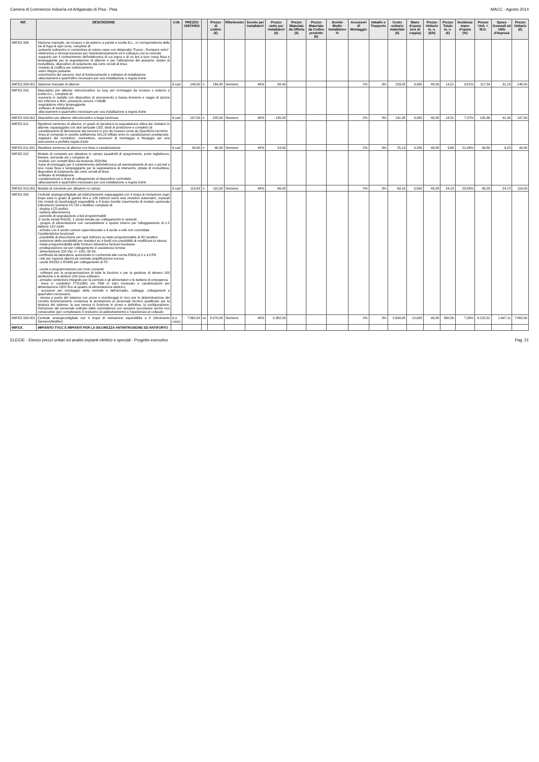Camera di Commercio Indusria ed Artigianato di Pisa - Pisa MACC - Agosto 2014
| RIF. | DESCRIZIONE | U.M. | PREZZO UNITARIO | | Prezzo di Listino (€) | Riferimento | Sconto per Installatori | Prezzo netto per Installatori (€) | Prezzo Materiale da Offerta (€) | Prezzo Materiale da Codice prodotto (€) | Sconto Medio Installatore % | Accessori di Montaggio | Imballo e Trasporto | Costo unitario materiale (€) | Mano d'opera (ore di coppia) | Prezzo Unitario m. o. (€/h) | Prezzo Totale m. o. (€) | Incidenza mano d'opera (%) | Prezzo Unit. + M.O. | Spese Generali ed Utile d'Impresa | Prezzo Unitario (€) |
| --- | --- | --- | --- | --- | --- | --- | --- | --- | --- | --- | --- | --- | --- | --- | --- | --- | --- | --- | --- | --- | --- |
| IMP.EZ.008 | Stazione manuale, da incasso o da esterno a parete a scelta D.L., in corrispondenza delle vie di fuga di ogni zona, completa di: -pulsante sottovetro in contenitore di colore rosso con didascalia "Fuoco - Rompere vetro" -elettronica a microprocessore per l'autoindirizzamento ed il colloquio con la centrale -supporto per il contenimento dell'elettronica di cui sopra e di un led a luce rossa fissa e lampeggiante per la segnalazione di allarme e per l'attivazione del pulsante, dotato di morsettiera, dispositivo di isolamento dai corto circuiti di linea -modulo di codifica per indirizzamento -vetro ritegno pulsante -inserimento del sensore, test di funzionamento e software di installazione -allacciamenti e quant'altro necessaro per una installazione a regola d'arte | | | | | | | | | | | | | | | | | | | | |
| IMP.EZ.008.001 | Stazione manuale di allarme | € cad | 148,00 | n | 164,00 | Siemens | 40% | 98,40 | | | | 2% | 3% | 103,02 | 0,300 | 48,38 | 14,51 | 9,81% | 117,54 | 31,15 | 148,00 |
| IMP.EZ.010 | Dispositivo per allarme ottico/acustico su loop per montaggio da incasso o esterno a scelta D.L., completa di: -suoneria in metallo con dispositivo di azonamento a bassa tensione e raggio di azione non inferiore a 40m, pressione sonora >=95dB -segnalatore ottico lampeggiante -software di installazione -allacciamenti e quant'altro necessaro per una installazione a regola d'arte | | | | | | | | | | | | | | | | | | | | |
| IMP.EZ.010.001 | Dispositivo per allarme ottico/acustico a targa luminosa | € cad | 197,00 | n | 225,00 | Siemens | 40% | 135,00 | | | | 2% | 3% | 141,35 | 0,300 | 48,38 | 14,51 | 7,37% | 155,86 | 41,30 | 197,00 |
| IMP.EZ.011 | Ripetitore luminoso di allarme, in grado di riprodurre la segnalazione ottica dei rivelatori in allarme; equipaggiato con due lampade LED, diodi di protezione e completo di: -canalizzazioni di derivazione dal sensore in pvc da incasso come da Specifiche tecniche -linea di comando in cavetto antifiamma 2x0,22 infilato entro le canalizzazioni predisposte -siglatura dei conduttori, morsettiere, accessori di montaggio e fissaggio per una esecuzione a perfetta regola d'arte | | | | | | | | | | | | | | | | | | | | |
| IMP.EZ.011.001 | Ripetitore luminoso di allarme con linea e canalizzazione | € cad | 44,00 | n | 40,00 | Siemens | 40% | 24,00 | | | | 2% | 3% | 25,13 | 0,200 | 48,38 | 9,68 | 21,99% | 34,80 | 9,22 | 44,00 |
| IMP.EZ.012 | Modulo di comando per attuatore in campo (quadretti di spegnimento, porte tagliafuoco, finestre, serrande etc.) completo di: -modulo con contatti liberi da tensione 250V/6A -base di montaggio per il contenimento dell'elettronica ed eventualmente di uno o più led a luce rossa fissa e lampeggiante per la segnalazione di intervento, dotata di morsettiera, dispositivo di isolamento dai corto circuiti di linea -software di installazione -canalizzazione e linee di collegamento al dispositivo controllato -allacciamenti e quant'altro necessaro per una installazione a regola d'arte | | | | | | | | | | | | | | | | | | | | |
| IMP.EZ.012.001 | Modulo di comando per attuatore in campo | € cad | 118,00 | n | 110,00 | Siemens | 40% | 66,00 | | | | 2% | 3% | 69,10 | 0,500 | 48,38 | 24,19 | 20,50% | 93,29 | 24,72 | 118,00 |
| IMP.EZ.020 | Centrale analogico/digitale ad indirizzamento equipaggiata con 4 loops di rivelazione (ogni loops sarà in grado di gestire fino a 128 indirizzi siano essi rivelatori automatici, manuali che moduli di input/output) espandibile a 8 loops tramite inserimento di modulo opzionale (riferimento Siemens FC724 o Notifier) completa di: - display LCD grafico - tastiera alfanumerica - pannello di segnalazione a led programmabili -2 uscite seriali RS232, 1 uscita seriale per collegamento in network - gruppo di alimentazione con caricabatterie e spazio interno per l'alloggiamento di n.2 batterie 12V-15Ah - scheda con 4 uscite comuni supervisionate e 4 uscite a relè non controllate Caratteristiche funzionali : - possibilità di descrizione per ogni indirizzo su testo programmabile di 80 caratteri - selezione della sensibilità per rivelatori su 4 livelli con possibilità di modificare la stessa - totale programmabilità delle funzioni attraverso funzioni booleane - predisposizione sw per collegamento in assistenza remota - alimentazione 220 Vac +/- 10%, 50 Hz. -certificata da laboratorio autorizzato in conformità alle norma EN54 pt.2 e 4 CPD - relè per ingressi allarmi da centrale amplificazione sonora - uscite RS232 e RS485 per collegamento al PC - uscite e programmazione per invio comandi - software per la programmazione di tutte le funzioni e per la gestione di almeno 100 periferiche e di almeno 100 zone software; - armadio contentore integrato per la centrale e gli alimentatori e le batterie di emergenza - linea in conduttori FTG10M1 e/o FM9 in tubo incassato e canalizzazioni per alimentazione 220V fino al quadro di alimentazione elettrico; - accessori per montaggio della centrale e dell'armadio, cablaggi, collegamenti e quant'altro necessario; - messa a punto del sistema con prove e monitoraggi in loco per la determinazione del corretto funzionamento compresa la prestazione di personale tecnico qualificato per la taratura del sistema, la sua messa in funzione in prova e definitiva, la configurazione, l'istruzione del personale indicato dalla committenza con sessioni successive anche non consecutive (per complessive 8 ore/uomo di addestramento) e l'assistenza al collaudo | | | | | | | | | | | | | | | | | | | | |
| IMP.EZ.020.001 | Centrale analogico/digitale con 4 loops di rivelazione espandibile a 8 (riferimento Siemens/Notifier) | € a corpo | 7.862,00 | ac | 8.970,00 | Siemens | 40% | 5.382,00 | | | | 2% | 3% | 5.634,95 | 12,000 | 48,38 | 580,56 | 7,38% | 6.215,51 | 1.647,11 | 7.862,00 |
| IMP.EX. | IMPIANTO TVCC E IMPIANTI PER LA SICUREZZA ANTINTRUSIONE ED ANTIFURTO | | | | | | | | | | | | | | | | | | | | |
ELE/OE - Elenco prezzi unitari ed analisi impianti elettrici e speciali - Progetto esecutivo Pag. 21